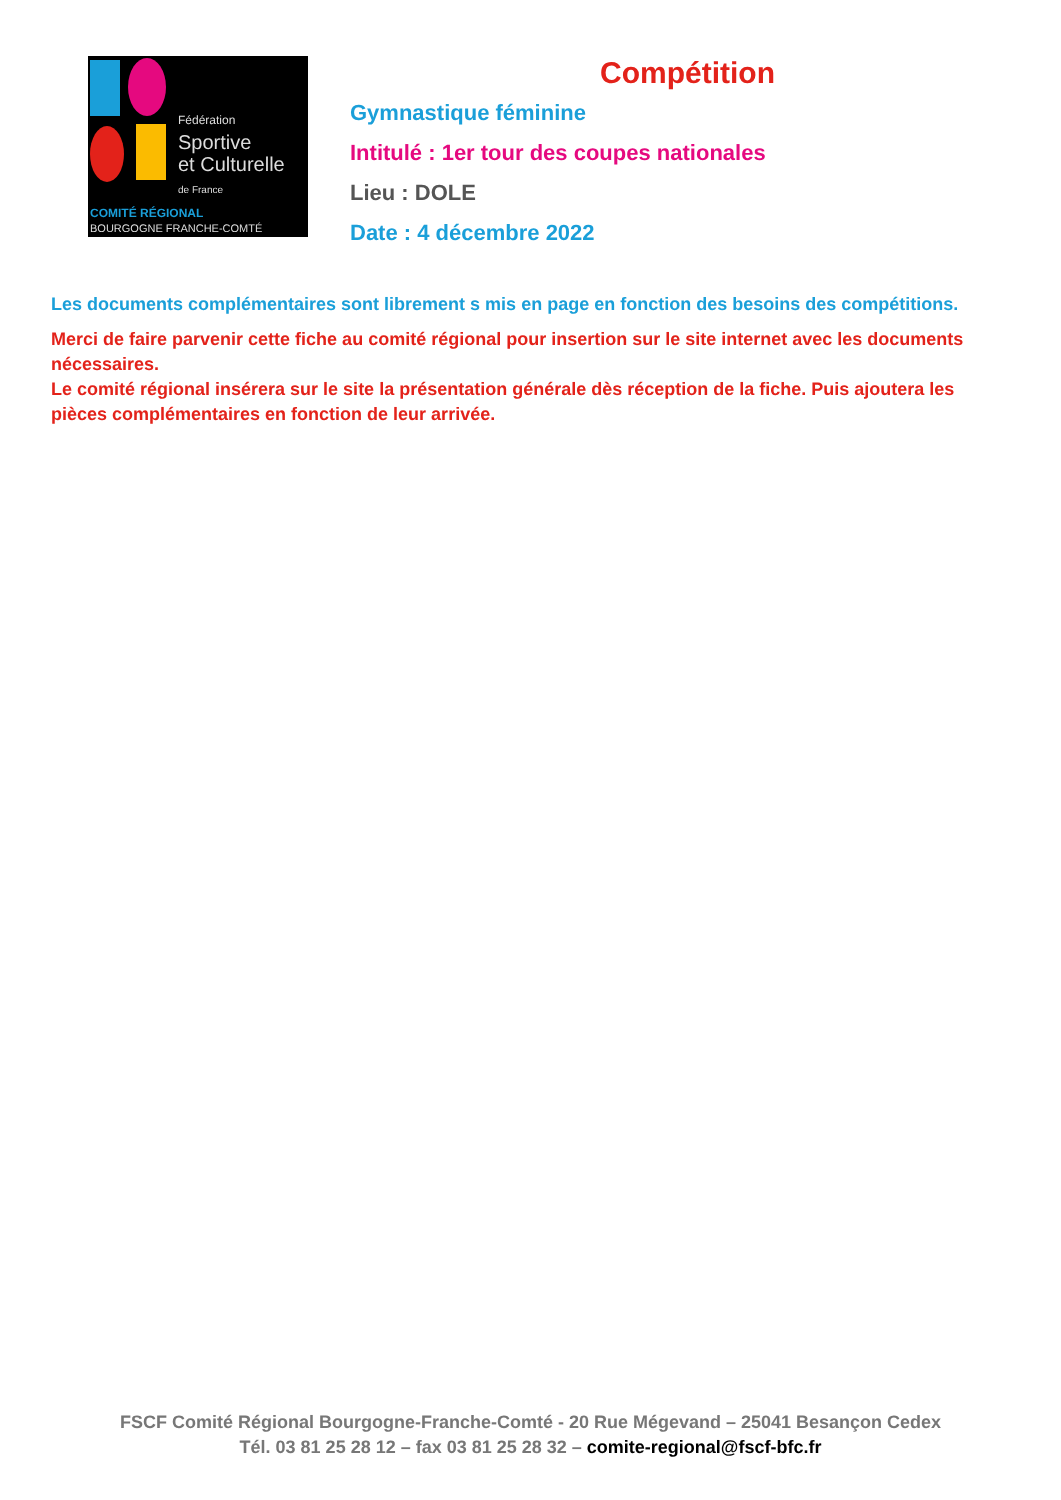Fédération
Sportive
et Culturelle
de France
COMITÉ RÉGIONAL
BOURGOGNE FRANCHE-COMTÉ
Compétition
Gymnastique féminine
Intitulé : 1er tour des coupes nationales
Lieu : DOLE
Date : 4 décembre 2022
Les documents complémentaires sont librement s mis en page en fonction des besoins des compétitions.
Merci de faire parvenir cette fiche au comité régional pour insertion sur le site internet avec les documents nécessaires.
Le comité régional insérera sur le site la présentation générale dès réception de la fiche. Puis ajoutera les pièces complémentaires en fonction de leur arrivée.
FSCF Comité Régional Bourgogne-Franche-Comté - 20 Rue Mégevand – 25041 Besançon Cedex
Tél. 03 81 25 28 12 – fax 03 81 25 28 32 – comite-regional@fscf-bfc.fr